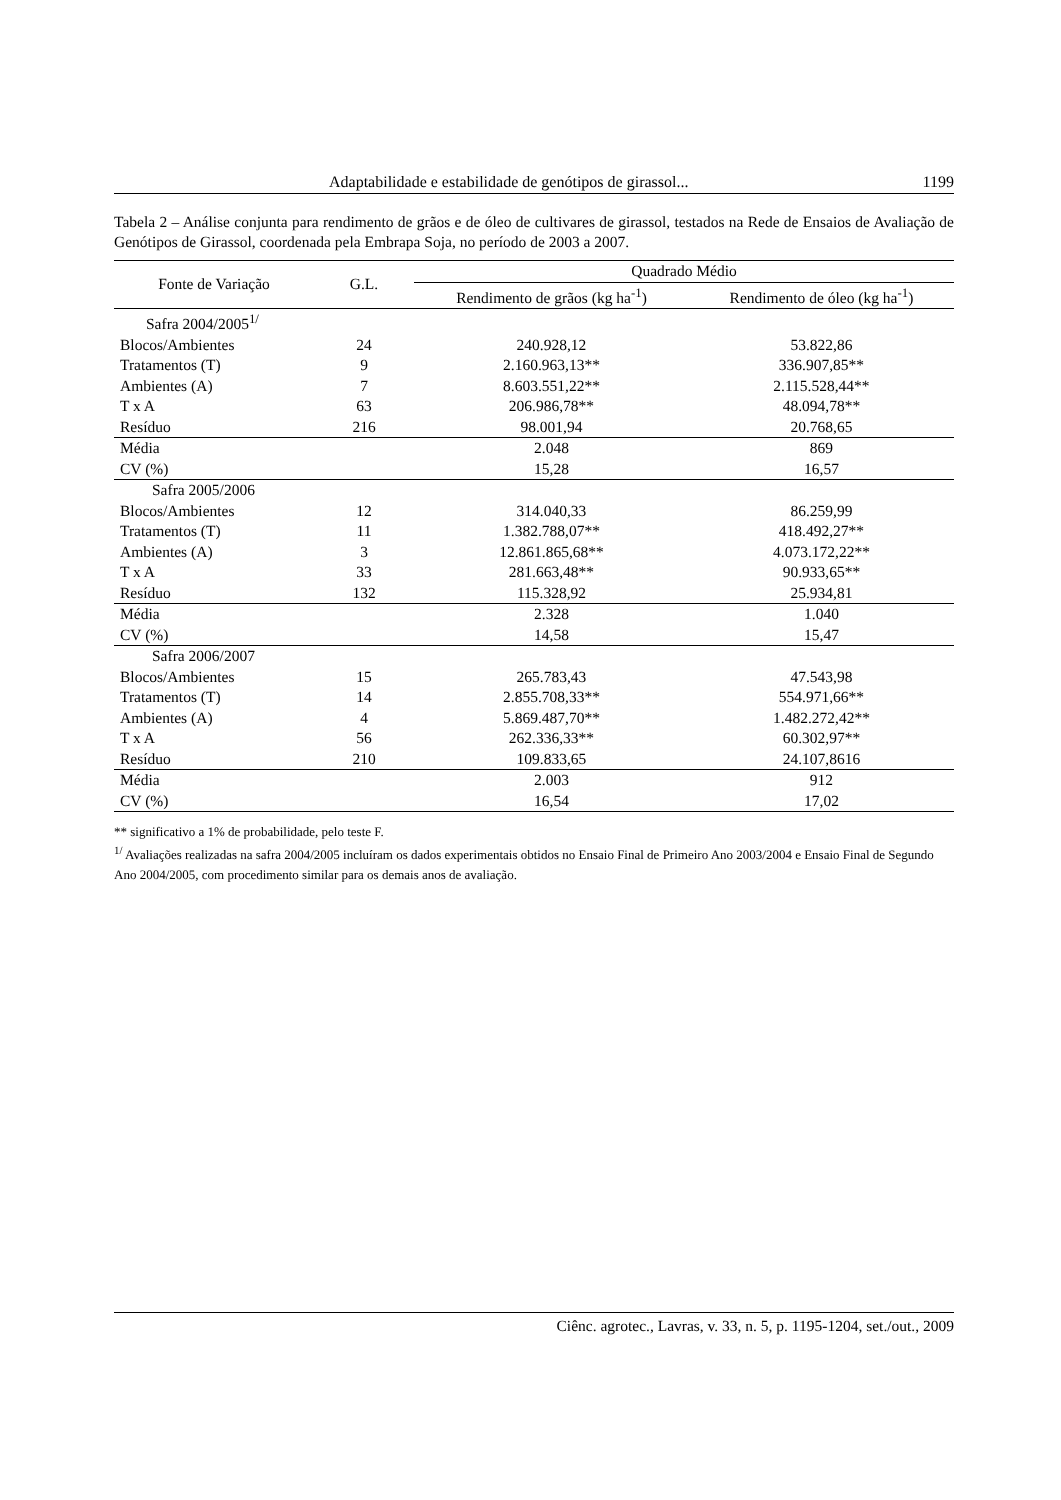Adaptabilidade e estabilidade de genótipos de girassol... 1199
Tabela 2 – Análise conjunta para rendimento de grãos e de óleo de cultivares de girassol, testados na Rede de Ensaios de Avaliação de Genótipos de Girassol, coordenada pela Embrapa Soja, no período de 2003 a 2007.
| Fonte de Variação | G.L. | Quadrado Médio | |
| --- | --- | --- | --- |
| | | Rendimento de grãos (kg ha<sup>-1</sup>) | Rendimento de óleo (kg ha<sup>-1</sup>) |
| Safra 2004/2005<sup>1/</sup> | | | |
| Blocos/Ambientes | 24 | 240.928,12 | 53.822,86 |
| Tratamentos (T) | 9 | 2.160.963,13** | 336.907,85** |
| Ambientes (A) | 7 | 8.603.551,22** | 2.115.528,44** |
| T x A | 63 | 206.986,78** | 48.094,78** |
| Resíduo | 216 | 98.001,94 | 20.768,65 |
| Média | | 2.048 | 869 |
| CV (%) | | 15,28 | 16,57 |
| Safra 2005/2006 | | | |
| Blocos/Ambientes | 12 | 314.040,33 | 86.259,99 |
| Tratamentos (T) | 11 | 1.382.788,07** | 418.492,27** |
| Ambientes (A) | 3 | 12.861.865,68** | 4.073.172,22** |
| T x A | 33 | 281.663,48** | 90.933,65** |
| Resíduo | 132 | 115.328,92 | 25.934,81 |
| Média | | 2.328 | 1.040 |
| CV (%) | | 14,58 | 15,47 |
| Safra 2006/2007 | | | |
| Blocos/Ambientes | 15 | 265.783,43 | 47.543,98 |
| Tratamentos (T) | 14 | 2.855.708,33** | 554.971,66** |
| Ambientes (A) | 4 | 5.869.487,70** | 1.482.272,42** |
| T x A | 56 | 262.336,33** | 60.302,97** |
| Resíduo | 210 | 109.833,65 | 24.107,8616 |
| Média | | 2.003 | 912 |
| CV (%) | | 16,54 | 17,02 |
** significativo a 1% de probabilidade, pelo teste F.
<sup>1/</sup> Avaliações realizadas na safra 2004/2005 incluíram os dados experimentais obtidos no Ensaio Final de Primeiro Ano 2003/2004 e Ensaio Final de Segundo Ano 2004/2005, com procedimento similar para os demais anos de avaliação.
Ciênc. agrotec., Lavras, v. 33, n. 5, p. 1195-1204, set./out., 2009